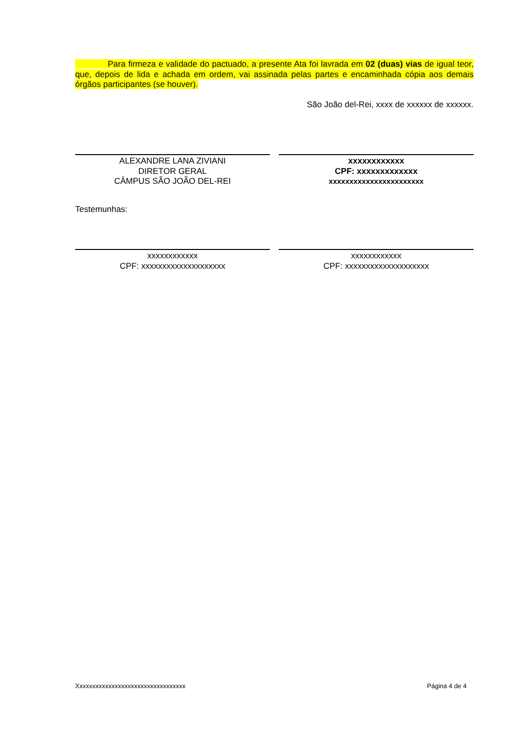Para firmeza e validade do pactuado, a presente Ata foi lavrada em 02 (duas) vias de igual teor, que, depois de lida e achada em ordem, vai assinada pelas partes e encaminhada cópia aos demais órgãos participantes (se houver).
São João del-Rei, xxxx de xxxxxx de xxxxxx.
ALEXANDRE LANA ZIVIANI
DIRETOR GERAL
CÂMPUS SÃO JOÃO DEL-REI
xxxxxxxxxxxx
CPF: xxxxxxxxxxxxx
xxxxxxxxxxxxxxxxxxxxxxx
Testemunhas:
xxxxxxxxxxxx
CPF: xxxxxxxxxxxxxxxxxxxx
xxxxxxxxxxxx
CPF: xxxxxxxxxxxxxxxxxxxx
Xxxxxxxxxxxxxxxxxxxxxxxxxxxxxxxxxx Página 4 de 4